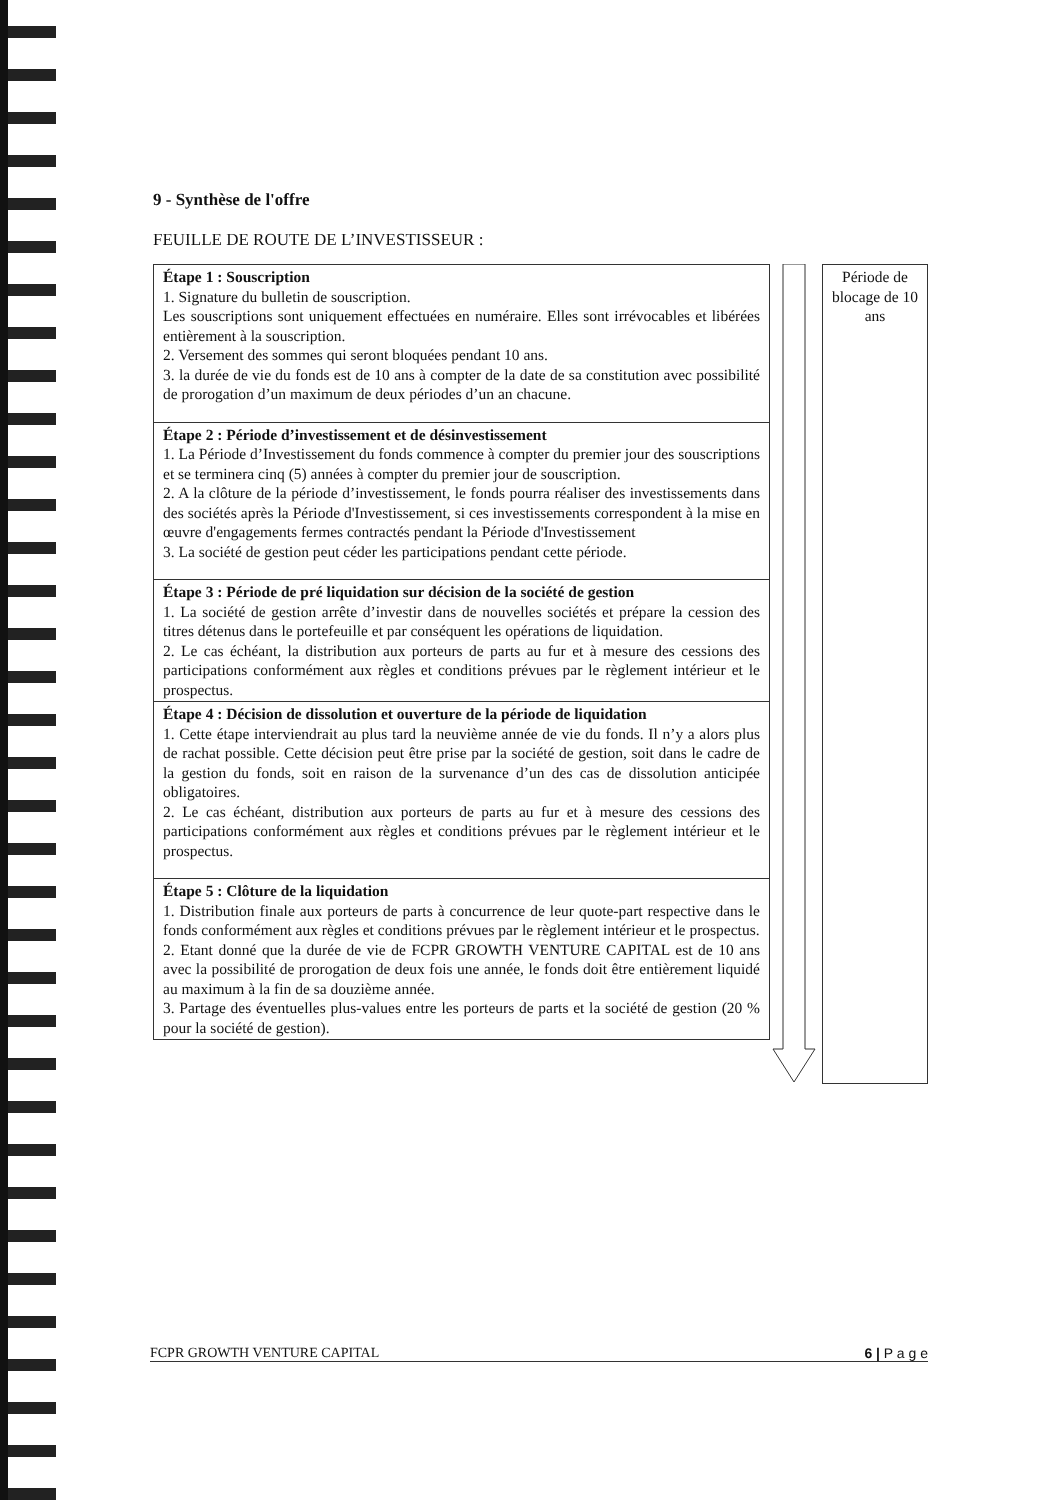9 - Synthèse de l'offre
FEUILLE DE ROUTE DE L’INVESTISSEUR :
| Étape 1 : Souscription 1. Signature du bulletin de souscription. Les souscriptions sont uniquement effectuées en numéraire. Elles sont irrévocables et libérées entièrement à la souscription. 2. Versement des sommes qui seront bloquées pendant 10 ans. 3. la durée de vie du fonds est de 10 ans à compter de la date de sa constitution avec possibilité de prorogation d’un maximum de deux périodes d’un an chacune. |
| Étape 2 : Période d’investissement et de désinvestissement 1. La Période d’Investissement du fonds commence à compter du premier jour des souscriptions et se terminera cinq (5) années à compter du premier jour de souscription. 2. A la clôture de la période d’investissement, le fonds pourra réaliser des investissements dans des sociétés après la Période d'Investissement, si ces investissements correspondent à la mise en œuvre d'engagements fermes contractés pendant la Période d'Investissement 3. La société de gestion peut céder les participations pendant cette période. |
| Étape 3 : Période de pré liquidation sur décision de la société de gestion 1. La société de gestion arrête d’investir dans de nouvelles sociétés et prépare la cession des titres détenus dans le portefeuille et par conséquent les opérations de liquidation. 2. Le cas échéant, la distribution aux porteurs de parts au fur et à mesure des cessions des participations conformément aux règles et conditions prévues par le règlement intérieur et le prospectus. |
| Étape 4 : Décision de dissolution et ouverture de la période de liquidation 1. Cette étape interviendrait au plus tard la neuvième année de vie du fonds. Il n’y a alors plus de rachat possible. Cette décision peut être prise par la société de gestion, soit dans le cadre de la gestion du fonds, soit en raison de la survenance d’un des cas de dissolution anticipée obligatoires. 2. Le cas échéant, distribution aux porteurs de parts au fur et à mesure des cessions des participations conformément aux règles et conditions prévues par le règlement intérieur et le prospectus. |
| Étape 5 : Clôture de la liquidation 1. Distribution finale aux porteurs de parts à concurrence de leur quote-part respective dans le fonds conformément aux règles et conditions prévues par le règlement intérieur et le prospectus. 2. Etant donné que la durée de vie de FCPR GROWTH VENTURE CAPITAL est de 10 ans avec la possibilité de prorogation de deux fois une année, le fonds doit être entièrement liquidé au maximum à la fin de sa douzième année. 3. Partage des éventuelles plus-values entre les porteurs de parts et la société de gestion (20 % pour la société de gestion). |
Période de blocage de 10 ans
FCPR GROWTH VENTURE CAPITAL 6 | P a g e